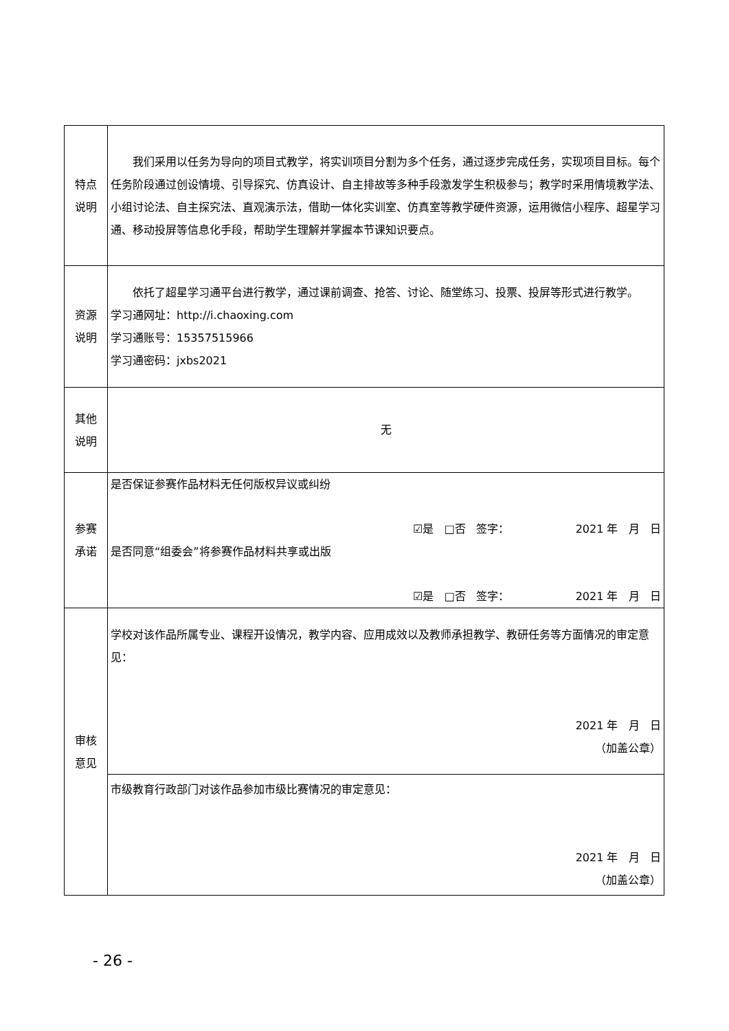| 特点 说明 | 我们采用以任务为导向的项目式教学，将实训项目分割为多个任务，通过逐步完成任务，实现项目目标。每个任务阶段通过创设情境、引导探究、仿真设计、自主排故等多种手段激发学生积极参与；教学时采用情境教学法、小组讨论法、自主探究法、直观演示法，借助一体化实训室、仿真室等教学硬件资源，运用微信小程序、超星学习通、移动投屏等信息化手段，帮助学生理解并掌握本节课知识要点。 |
| 资源 说明 | 依托了超星学习通平台进行教学，通过课前调查、抢答、讨论、随堂练习、投票、投屏等形式进行教学。 学习通网址：http://i.chaoxing.com 学习通账号：15357515966 学习通密码：jxbs2021 |
| 其他 说明 | 无 |
| 参赛 承诺 | 是否保证参赛作品材料无任何版权异议或纠纷 ☑是 □否 签字： 2021 年 月 日 是否同意“组委会”将参赛作品材料共享或出版 ☑是 □否 签字： 2021 年 月 日 |
| 审核 意见 | 学校对该作品所属专业、课程开设情况，教学内容、应用成效以及教师承担教学、教研任务等方面情况的审定意见： 2021 年 月 日 （加盖公章） |
| | 市级教育行政部门对该作品参加市级比赛情况的审定意见： 2021 年 月 日 （加盖公章） |
- 26 -